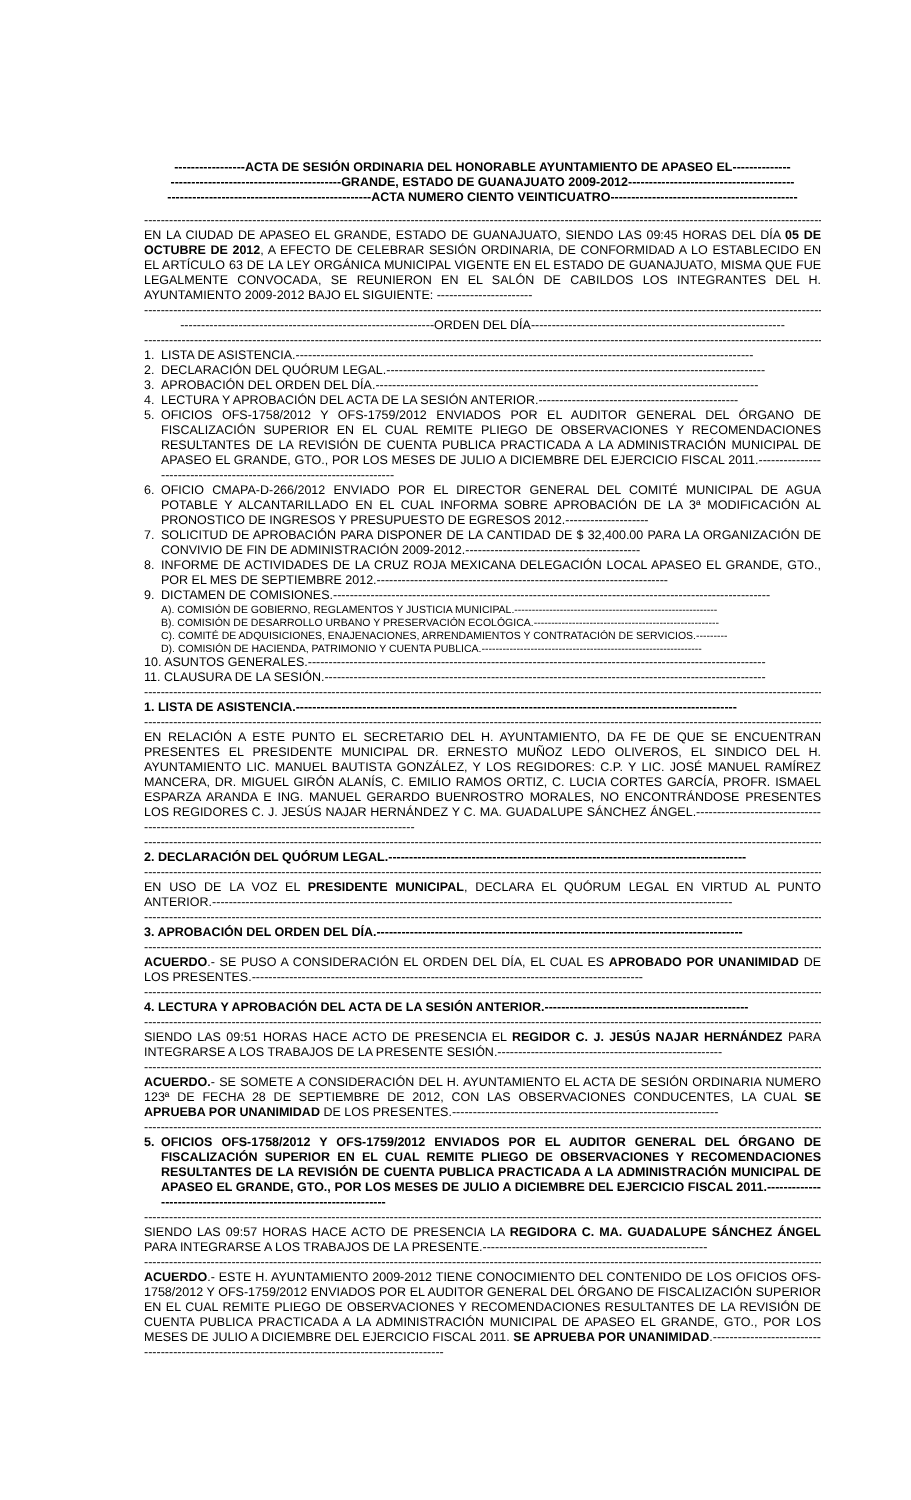-----------------ACTA DE SESIÓN ORDINARIA DEL HONORABLE AYUNTAMIENTO DE APASEO EL--------------
-----------------------------------------GRANDE, ESTADO DE GUANAJUATO 2009-2012----------------------------------------
-------------------------------------------------ACTA NUMERO CIENTO VEINTICUATRO---------------------------------------------
--------------------------------------------------------------------------------------------------------------------------------------------------------------------------
EN LA CIUDAD DE APASEO EL GRANDE, ESTADO DE GUANAJUATO, SIENDO LAS 09:45 HORAS DEL DÍA 05 DE OCTUBRE DE 2012, A EFECTO DE CELEBRAR SESIÓN ORDINARIA, DE CONFORMIDAD A LO ESTABLECIDO EN EL ARTÍCULO 63 DE LA LEY ORGÁNICA MUNICIPAL VIGENTE EN EL ESTADO DE GUANAJUATO, MISMA QUE FUE LEGALMENTE CONVOCADA, SE REUNIERON EN EL SALÓN DE CABILDOS LOS INTEGRANTES DEL H. AYUNTAMIENTO 2009-2012 BAJO EL SIGUIENTE: -----------------------
--------------------------------------------------------------------------------------------------------------------------------------------------------------------------
-------------------------------------------------------------ORDEN DEL DÍA-------------------------------------------------------------
--------------------------------------------------------------------------------------------------------------------------------------------------------------------------
1. LISTA DE ASISTENCIA.--------------------------------------------------------------------------------------------------------------
2. DECLARACIÓN DEL QUÓRUM LEGAL.-------------------------------------------------------------------------------------------
3. APROBACIÓN DEL ORDEN DEL DÍA.--------------------------------------------------------------------------------------------
4. LECTURA Y APROBACIÓN DEL ACTA DE LA SESIÓN ANTERIOR.------------------------------------------------
5. OFICIOS OFS-1758/2012 Y OFS-1759/2012 ENVIADOS POR EL AUDITOR GENERAL DEL ÓRGANO DE FISCALIZACIÓN SUPERIOR EN EL CUAL REMITE PLIEGO DE OBSERVACIONES Y RECOMENDACIONES RESULTANTES DE LA REVISIÓN DE CUENTA PUBLICA PRACTICADA A LA ADMINISTRACIÓN MUNICIPAL DE APASEO EL GRANDE, GTO., POR LOS MESES DE JULIO A DICIEMBRE DEL EJERCICIO FISCAL 2011.-----------------------------------------------------------------------
6. OFICIO CMAPA-D-266/2012 ENVIADO POR EL DIRECTOR GENERAL DEL COMITÉ MUNICIPAL DE AGUA POTABLE Y ALCANTARILLADO EN EL CUAL INFORMA SOBRE APROBACIÓN DE LA 3ª MODIFICACIÓN AL PRONOSTICO DE INGRESOS Y PRESUPUESTO DE EGRESOS 2012.--------------------
7. SOLICITUD DE APROBACIÓN PARA DISPONER DE LA CANTIDAD DE $ 32,400.00 PARA LA ORGANIZACIÓN DE CONVIVIO DE FIN DE ADMINISTRACIÓN 2009-2012.------------------------------------------
8. INFORME DE ACTIVIDADES DE LA CRUZ ROJA MEXICANA DELEGACIÓN LOCAL APASEO EL GRANDE, GTO., POR EL MES DE SEPTIEMBRE 2012.----------------------------------------------------------------------
9. DICTAMEN DE COMISIONES.---------------------------------------------------------------------------------------------------------
A). COMISIÓN DE GOBIERNO, REGLAMENTOS Y JUSTICIA MUNICIPAL.----------------------------------------------------------
B). COMISIÓN DE DESARROLLO URBANO Y PRESERVACIÓN ECOLÓGICA.-----------------------------------------------------
C). COMITÉ DE ADQUISICIONES, ENAJENACIONES, ARRENDAMIENTOS Y CONTRATACIÓN DE SERVICIOS.---------
D). COMISIÓN DE HACIENDA, PATRIMONIO Y CUENTA PUBLICA.---------------------------------------------------------------
10. ASUNTOS GENERALES.--------------------------------------------------------------------------------------------------------------
11. CLAUSURA DE LA SESIÓN.----------------------------------------------------------------------------------------------------------
--------------------------------------------------------------------------------------------------------------------------------------------------------------------------
1. LISTA DE ASISTENCIA.----------------------------------------------------------------------------------------------------------
--------------------------------------------------------------------------------------------------------------------------------------------------------------------------
EN RELACIÓN A ESTE PUNTO EL SECRETARIO DEL H. AYUNTAMIENTO, DA FE DE QUE SE ENCUENTRAN PRESENTES EL PRESIDENTE MUNICIPAL DR. ERNESTO MUÑOZ LEDO OLIVEROS, EL SINDICO DEL H. AYUNTAMIENTO LIC. MANUEL BAUTISTA GONZÁLEZ, Y LOS REGIDORES: C.P. Y LIC. JOSÉ MANUEL RAMÍREZ MANCERA, DR. MIGUEL GIRÓN ALANÍS, C. EMILIO RAMOS ORTIZ, C. LUCIA CORTES GARCÍA, PROFR. ISMAEL ESPARZA ARANDA E ING. MANUEL GERARDO BUENROSTRO MORALES, NO ENCONTRÁNDOSE PRESENTES LOS REGIDORES C. J. JESÚS NAJAR HERNÁNDEZ Y C. MA. GUADALUPE SÁNCHEZ ÁNGEL.-----------------------------------------------------------------------------------------------
--------------------------------------------------------------------------------------------------------------------------------------------------------------------------
2. DECLARACIÓN DEL QUÓRUM LEGAL.--------------------------------------------------------------------------------------
--------------------------------------------------------------------------------------------------------------------------------------------------------------------------
EN USO DE LA VOZ EL PRESIDENTE MUNICIPAL, DECLARA EL QUÓRUM LEGAL EN VIRTUD AL PUNTO ANTERIOR.-----------------------------------------------------------------------------------------------------------------------------
--------------------------------------------------------------------------------------------------------------------------------------------------------------------------
3. APROBACIÓN DEL ORDEN DEL DÍA.----------------------------------------------------------------------------------------
--------------------------------------------------------------------------------------------------------------------------------------------------------------------------
ACUERDO.- SE PUSO A CONSIDERACIÓN EL ORDEN DEL DÍA, EL CUAL ES APROBADO POR UNANIMIDAD DE LOS PRESENTES.----------------------------------------------------------------------------------------------
--------------------------------------------------------------------------------------------------------------------------------------------------------------------------
4. LECTURA Y APROBACIÓN DEL ACTA DE LA SESIÓN ANTERIOR.-------------------------------------------------
--------------------------------------------------------------------------------------------------------------------------------------------------------------------------
SIENDO LAS 09:51 HORAS HACE ACTO DE PRESENCIA EL REGIDOR C. J. JESÚS NAJAR HERNÁNDEZ PARA INTEGRARSE A LOS TRABAJOS DE LA PRESENTE SESIÓN.------------------------------------------------------
--------------------------------------------------------------------------------------------------------------------------------------------------------------------------
ACUERDO.- SE SOMETE A CONSIDERACIÓN DEL H. AYUNTAMIENTO EL ACTA DE SESIÓN ORDINARIA NUMERO 123ª DE FECHA 28 DE SEPTIEMBRE DE 2012, CON LAS OBSERVACIONES CONDUCENTES, LA CUAL SE APRUEBA POR UNANIMIDAD DE LOS PRESENTES.----------------------------------------------------------------
--------------------------------------------------------------------------------------------------------------------------------------------------------------------------
5. OFICIOS OFS-1758/2012 Y OFS-1759/2012 ENVIADOS POR EL AUDITOR GENERAL DEL ÓRGANO DE FISCALIZACIÓN SUPERIOR EN EL CUAL REMITE PLIEGO DE OBSERVACIONES Y RECOMENDACIONES RESULTANTES DE LA REVISIÓN DE CUENTA PUBLICA PRACTICADA A LA ADMINISTRACIÓN MUNICIPAL DE APASEO EL GRANDE, GTO., POR LOS MESES DE JULIO A DICIEMBRE DEL EJERCICIO FISCAL 2011.-------------------------------------------------------------------
--------------------------------------------------------------------------------------------------------------------------------------------------------------------------
SIENDO LAS 09:57 HORAS HACE ACTO DE PRESENCIA LA REGIDORA C. MA. GUADALUPE SÁNCHEZ ÁNGEL PARA INTEGRARSE A LOS TRABAJOS DE LA PRESENTE.------------------------------------------------------
--------------------------------------------------------------------------------------------------------------------------------------------------------------------------
ACUERDO.- ESTE H. AYUNTAMIENTO 2009-2012 TIENE CONOCIMIENTO DEL CONTENIDO DE LOS OFICIOS OFS-1758/2012 Y OFS-1759/2012 ENVIADOS POR EL AUDITOR GENERAL DEL ÓRGANO DE FISCALIZACIÓN SUPERIOR EN EL CUAL REMITE PLIEGO DE OBSERVACIONES Y RECOMENDACIONES RESULTANTES DE LA REVISIÓN DE CUENTA PUBLICA PRACTICADA A LA ADMINISTRACIÓN MUNICIPAL DE APASEO EL GRANDE, GTO., POR LOS MESES DE JULIO A DICIEMBRE DEL EJERCICIO FISCAL 2011. SE APRUEBA POR UNANIMIDAD.--------------------------------------------------------------------------------------------------